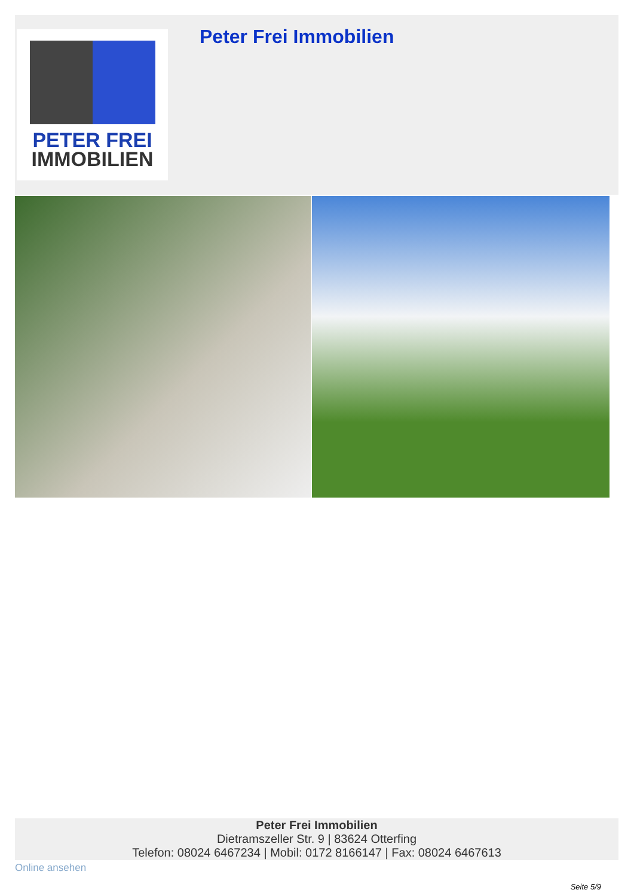PETER FREI
IMMOBILIEN
Peter Frei Immobilien
Peter Frei Immobilien
Dietramszeller Str. 9 | 83624 Otterfing
Telefon: 08024 6467234 | Mobil: 0172 8166147 | Fax: 08024 6467613
Online ansehen
Seite 5/9